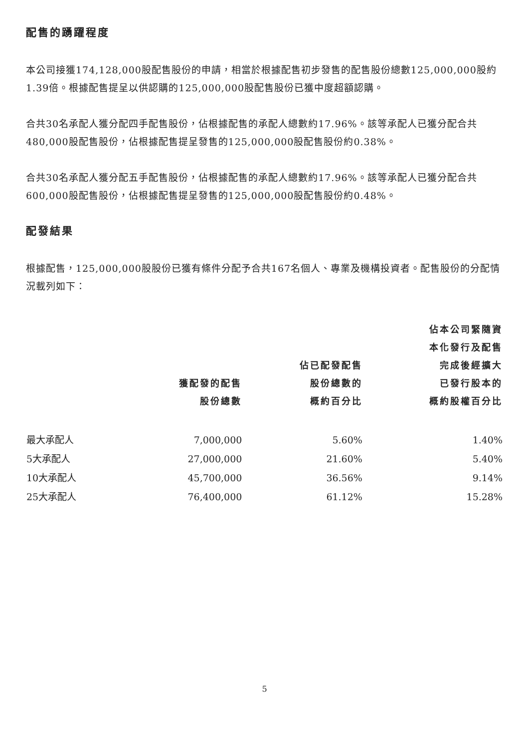配售的踴躍程度
本公司接獲174,128,000股配售股份的申請，相當於根據配售初步發售的配售股份總數125,000,000股約1.39倍。根據配售提呈以供認購的125,000,000股配售股份已獲中度超額認購。
合共30名承配人獲分配四手配售股份，佔根據配售的承配人總數約17.96%。該等承配人已獲分配合共480,000股配售股份，佔根據配售提呈發售的125,000,000股配售股份約0.38%。
合共30名承配人獲分配五手配售股份，佔根據配售的承配人總數約17.96%。該等承配人已獲分配合共600,000股配售股份，佔根據配售提呈發售的125,000,000股配售股份約0.48%。
配發結果
根據配售，125,000,000股股份已獲有條件分配予合共167名個人、專業及機構投資者。配售股份的分配情況載列如下：
| | 獲配發的配售 股份總數 | 佔已配發配售 股份總數的 概約百分比 | 佔本公司緊隨資 本化發行及配售 完成後經擴大 已發行股本的 概約股權百分比 |
| --- | --- | --- | --- |
| 最大承配人 | 7,000,000 | 5.60% | 1.40% |
| 5大承配人 | 27,000,000 | 21.60% | 5.40% |
| 10大承配人 | 45,700,000 | 36.56% | 9.14% |
| 25大承配人 | 76,400,000 | 61.12% | 15.28% |
5